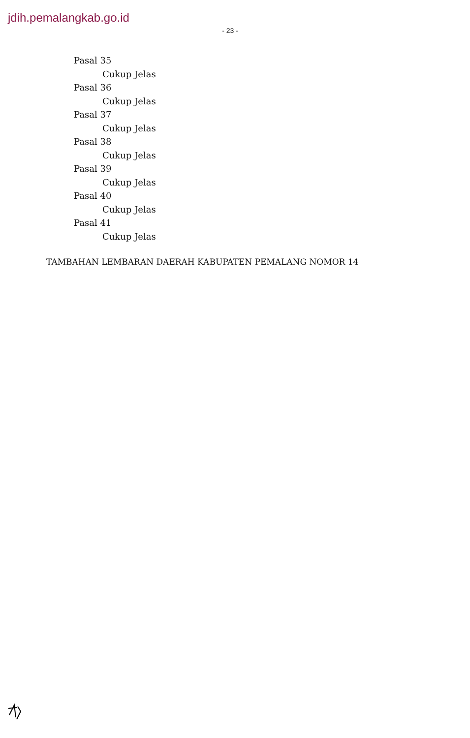jdih.pemalangkab.go.id
- 23 -
Pasal 35
Cukup Jelas
Pasal 36
Cukup Jelas
Pasal 37
Cukup Jelas
Pasal 38
Cukup Jelas
Pasal 39
Cukup Jelas
Pasal 40
Cukup Jelas
Pasal 41
Cukup Jelas
TAMBAHAN LEMBARAN DAERAH KABUPATEN PEMALANG NOMOR 14